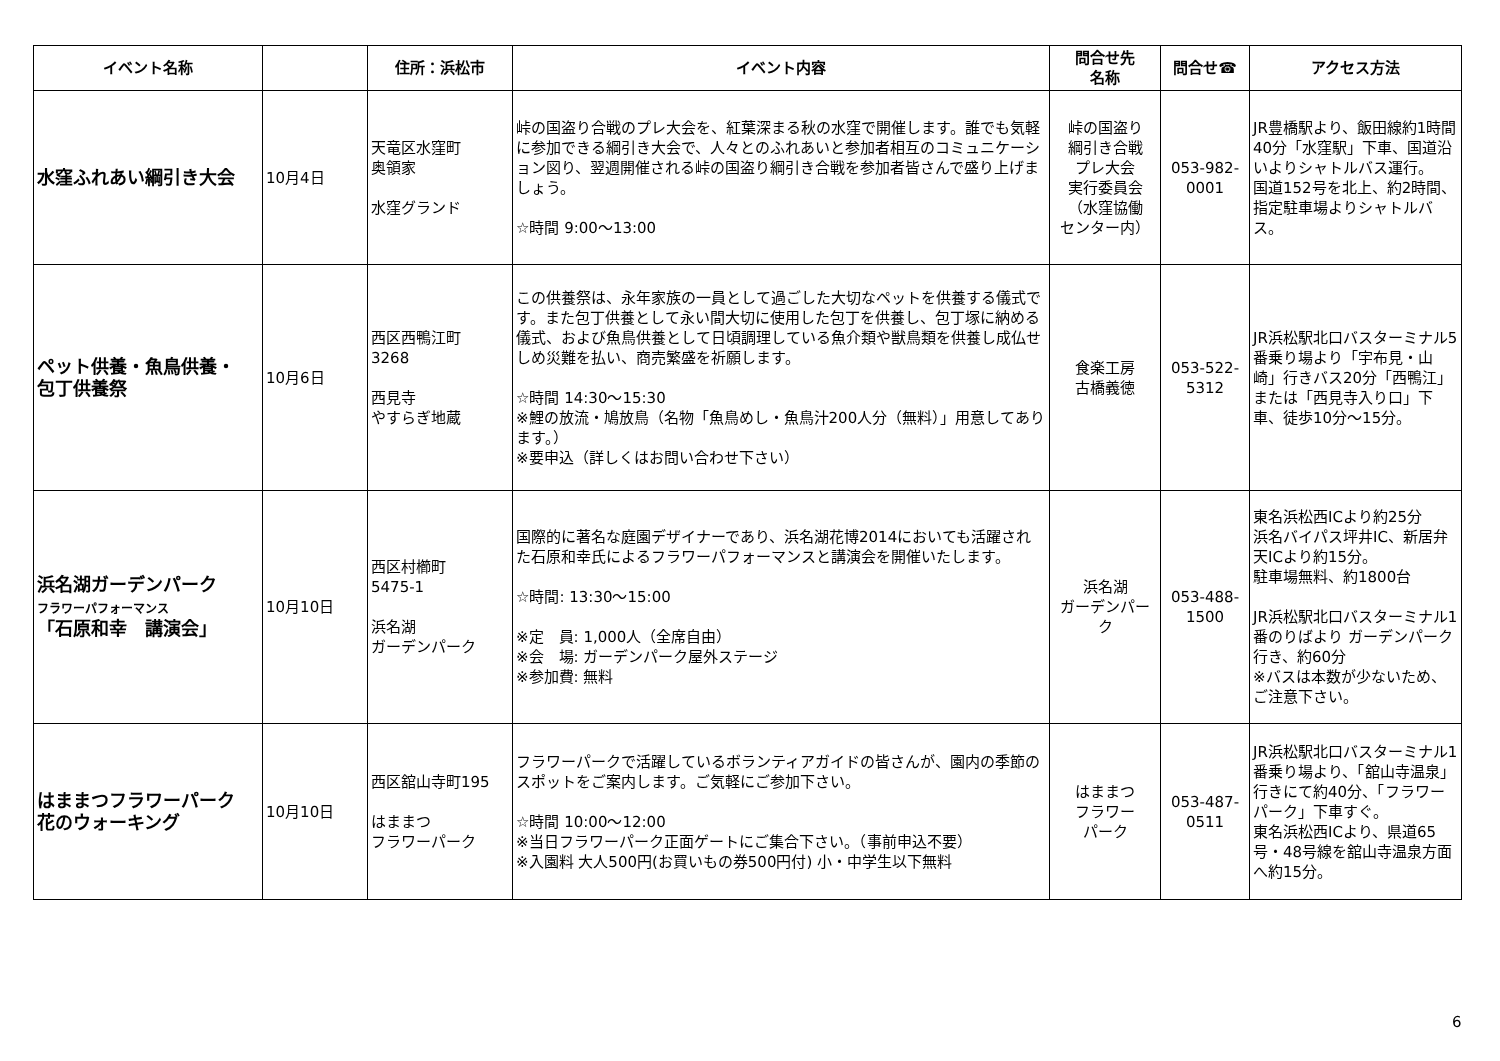| イベント名称 | | 住所：浜松市 | イベント内容 | 問合せ先 名称 | 問合せ☎ | アクセス方法 |
| --- | --- | --- | --- | --- | --- | --- |
| 水窪ふれあい綱引き大会 | 10月4日 | 天竜区水窪町 奥領家 水窪グランド | 峠の国盗り合戦のプレ大会を、紅葉深まる秋の水窪で開催します。誰でも気軽に参加できる綱引き大会で、人々とのふれあいと参加者相互のコミュニケーション図り、翌週開催される峠の国盗り綱引き合戦を参加者皆さんで盛り上げましょう。 ☆時間 9:00～13:00 | 峠の国盗り 綱引き合戦 プレ大会 実行委員会 （水窪協働 センター内） | 053-982- 0001 | JR豊橋駅より、飯田線約1時間40分「水窪駅」下車、国道沿いよりシャトルバス運行。 国道152号を北上、約2時間、指定駐車場よりシャトルバス。 |
| ペット供養・魚鳥供養・ 包丁供養祭 | 10月6日 | 西区西鴨江町 3268 西見寺 やすらぎ地蔵 | この供養祭は、永年家族の一員として過ごした大切なペットを供養する儀式です。また包丁供養として永い間大切に使用した包丁を供養し、包丁塚に納める儀式、および魚鳥供養として日頃調理している魚介類や獣鳥類を供養し成仏せしめ災難を払い、商売繁盛を祈願します。 ☆時間 14:30～15:30 ※鯉の放流・鳩放鳥（名物「魚鳥めし・魚鳥汁200人分（無料）」用意してあります。） ※要申込（詳しくはお問い合わせ下さい） | 食楽工房 古橋義徳 | 053-522- 5312 | JR浜松駅北口バスターミナル5番乗り場より「宇布見・山崎」行きバス20分「西鴨江」または「西見寺入り口」下車、徒歩10分～15分。 |
| 浜名湖ガーデンパーク フラワーパフォーマンス 「石原和幸 講演会」 | 10月10日 | 西区村櫛町 5475-1 浜名湖 ガーデンパーク | 国際的に著名な庭園デザイナーであり、浜名湖花博2014においても活躍された石原和幸氏によるフラワーパフォーマンスと講演会を開催いたします。 ☆時間: 13:30～15:00 ※定 員: 1,000人（全席自由） ※会 場: ガーデンパーク屋外ステージ ※参加費: 無料 | 浜名湖 ガーデンパーク | 053-488- 1500 | 東名浜松西ICより約25分 浜名バイパス坪井IC、新居弁天ICより約15分。 駐車場無料、約1800台 JR浜松駅北口バスターミナル1番のりばより ガーデンパーク行き、約60分 ※バスは本数が少ないため、ご注意下さい。 |
| はままつフラワーパーク 花のウォーキング | 10月10日 | 西区舘山寺町195 はままつ フラワーパーク | フラワーパークで活躍しているボランティアガイドの皆さんが、園内の季節のスポットをご案内します。ご気軽にご参加下さい。 ☆時間 10:00～12:00 ※当日フラワーパーク正面ゲートにご集合下さい。（事前申込不要） ※入園料 大人500円(お買いもの券500円付) 小・中学生以下無料 | はままつ フラワー パーク | 053-487- 0511 | JR浜松駅北口バスターミナル1番乗り場より、「舘山寺温泉」行きにて約40分、「フラワーパーク」下車すぐ。 東名浜松西ICより、県道65号・48号線を舘山寺温泉方面へ約15分。 |
6